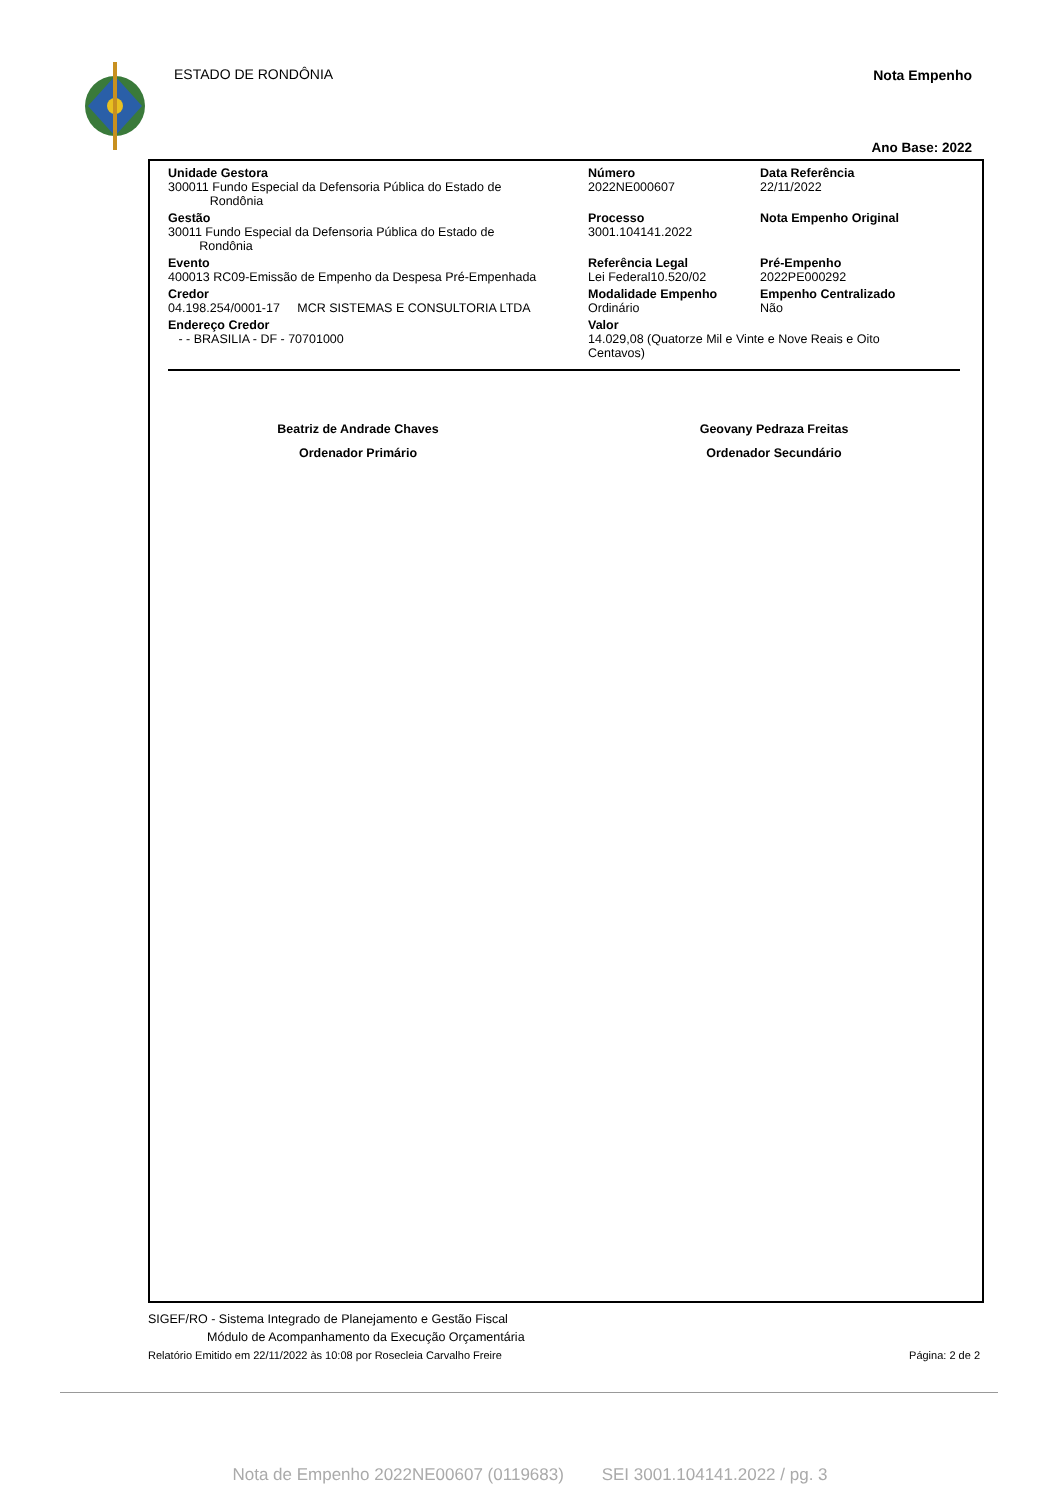ESTADO DE RONDÔNIA Nota Empenho
Ano Base: 2022
Unidade Gestora
300011 Fundo Especial da Defensoria Pública do Estado de
Rondônia
Número
2022NE000607
Data Referência
22/11/2022
Gestão
30011 Fundo Especial da Defensoria Pública do Estado de
Rondônia
Processo
3001.104141.2022
Nota Empenho Original
Evento
400013 RC09-Emissão de Empenho da Despesa Pré-Empenhada
Referência Legal
Lei Federal10.520/02
Pré-Empenho
2022PE000292
Credor
04.198.254/0001-17 MCR SISTEMAS E CONSULTORIA LTDA
Modalidade Empenho
Ordinário
Empenho Centralizado
Não
Endereço Credor
- - BRASILIA - DF - 70701000
Valor
14.029,08 (Quatorze Mil e Vinte e Nove Reais e Oito
Centavos)
Beatriz de Andrade Chaves
Ordenador Primário
Geovany Pedraza Freitas
Ordenador Secundário
SIGEF/RO - Sistema Integrado de Planejamento e Gestão Fiscal
Módulo de Acompanhamento da Execução Orçamentária
Relatório Emitido em 22/11/2022 às 10:08 por Rosecleia Carvalho Freire Página: 2 de 2
Nota de Empenho 2022NE00607 (0119683) SEI 3001.104141.2022 / pg. 3